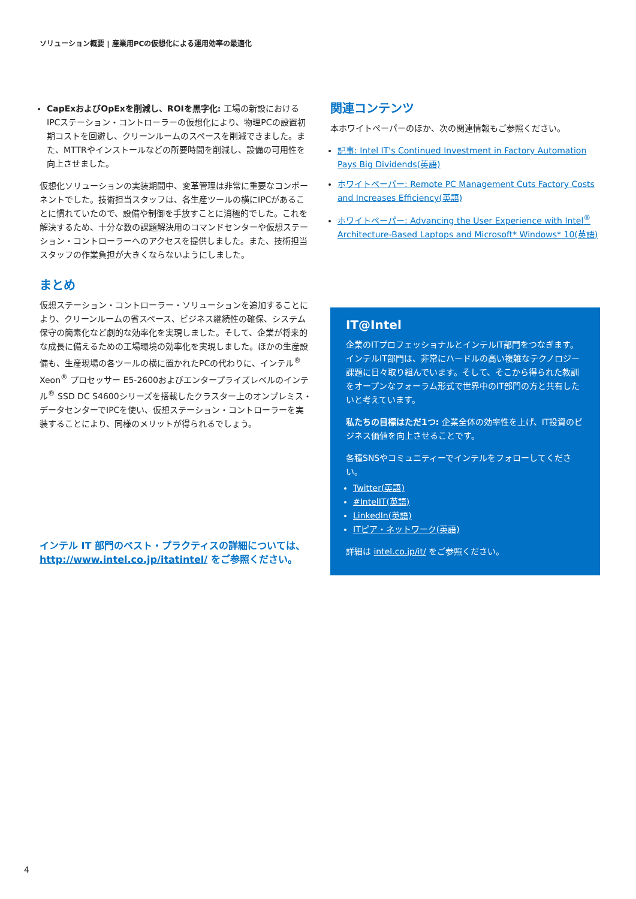ソリューション概要 | 産業用PCの仮想化による運用効率の最適化
CapExおよびOpExを削減し、ROIを黒字化: 工場の新設におけるIPCステーション・コントローラーの仮想化により、物理PCの設置初期コストを回避し、クリーンルームのスペースを削減できました。また、MTTRやインストールなどの所要時間を削減し、設備の可用性を向上させました。
仮想化ソリューションの実装期間中、変革管理は非常に重要なコンポーネントでした。技術担当スタッフは、各生産ツールの横にIPCがあることに慣れていたので、設備や制御を手放すことに消極的でした。これを解決するため、十分な数の課題解決用のコマンドセンターや仮想ステーション・コントローラーへのアクセスを提供しました。また、技術担当スタッフの作業負担が大きくならないようにしました。
まとめ
仮想ステーション・コントローラー・ソリューションを追加することにより、クリーンルームの省スペース、ビジネス継続性の確保、システム保守の簡素化など劇的な効率化を実現しました。そして、企業が将来的な成長に備えるための工場環境の効率化を実現しました。ほかの生産設備も、生産現場の各ツールの横に置かれたPCの代わりに、インテル<sup>®</sup> Xeon<sup>®</sup> プロセッサー E5-2600およびエンタープライズレベルのインテル<sup>®</sup> SSD DC S4600シリーズを搭載したクラスター上のオンプレミス・データセンターでIPCを使い、仮想ステーション・コントローラーを実装することにより、同様のメリットが得られるでしょう。
インテル IT 部門のベスト・プラクティスの詳細については、http://www.intel.co.jp/itatintel/ をご参照ください。
関連コンテンツ
本ホワイトペーパーのほか、次の関連情報もご参照ください。
記事: Intel IT's Continued Investment in Factory Automation Pays Big Dividends(英語)
ホワイトペーパー: Remote PC Management Cuts Factory Costs and Increases Efficiency(英語)
ホワイトペーパー: Advancing the User Experience with Intel<sup>®</sup> Architecture-Based Laptops and Microsoft* Windows* 10(英語)
IT@Intel
企業のITプロフェッショナルとインテルIT部門をつなぎます。インテルIT部門は、非常にハードルの高い複雑なテクノロジー課題に日々取り組んでいます。そして、そこから得られた教訓をオープンなフォーラム形式で世界中のIT部門の方と共有したいと考えています。
私たちの目標はただ1つ: 企業全体の効率性を上げ、IT投資のビジネス価値を向上させることです。
各種SNSやコミュニティーでインテルをフォローしてください。
Twitter(英語)
#IntelIT(英語)
LinkedIn(英語)
ITピア・ネットワーク(英語)
詳細は intel.co.jp/it/ をご参照ください。
4